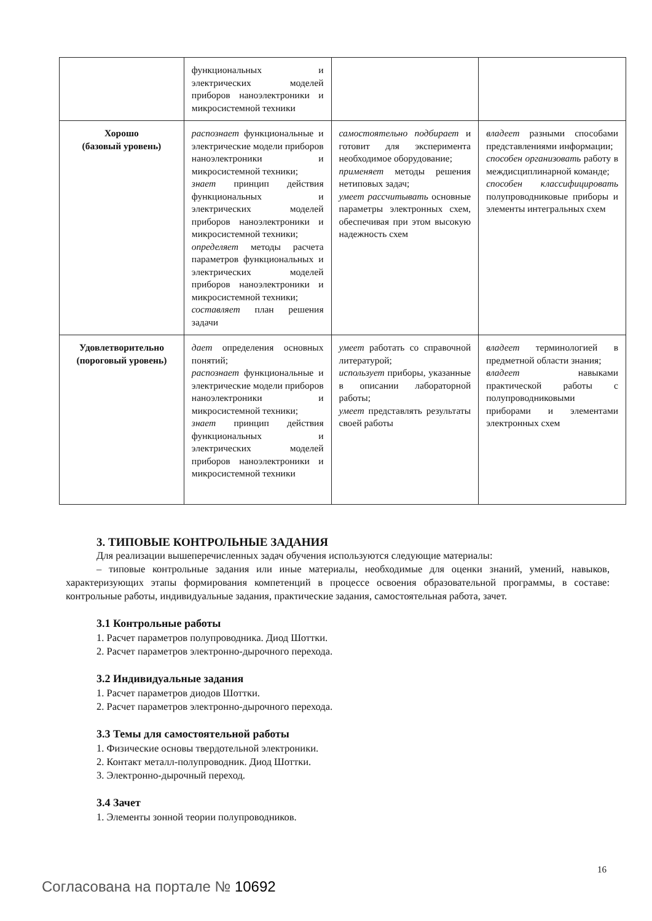| | функциональных и электрических моделей приборов наноэлектроники и микросистемной техники | | |
| Хорошо (базовый уровень) | распознает функциональные и электрические модели приборов наноэлектроники и микросистемной техники; знает принцип действия функциональных и электрических моделей приборов наноэлектроники и микросистемной техники; определяет методы расчета параметров функциональных и электрических моделей приборов наноэлектроники и микросистемной техники; составляет план решения задачи | самостоятельно подбирает и готовит для эксперимента необходимое оборудование; применяет методы решения нетиповых задач; умеет рассчитывать основные параметры электронных схем, обеспечивая при этом высокую надежность схем | владеет разными способами представлениями информации; способен организовать работу в междисциплинарной команде; способен классифицировать полупроводниковые приборы и элементы интегральных схем |
| Удовлетворительно (пороговый уровень) | дает определения основных понятий; распознает функциональные и электрические модели приборов наноэлектроники и микросистемной техники; знает принцип действия функциональных и электрических моделей приборов наноэлектроники и микросистемной техники | умеет работать со справочной литературой; использует приборы, указанные в описании лабораторной работы; умеет представлять результаты своей работы | владеет терминологией в предметной области знания; владеет навыками практической работы с полупроводниковыми приборами и элементами электронных схем |
3. ТИПОВЫЕ КОНТРОЛЬНЫЕ ЗАДАНИЯ
Для реализации вышеперечисленных задач обучения используются следующие материалы:
– типовые контрольные задания или иные материалы, необходимые для оценки знаний, умений, навыков, характеризующих этапы формирования компетенций в процессе освоения образовательной программы, в составе: контрольные работы, индивидуальные задания, практические задания, самостоятельная работа, зачет.
3.1 Контрольные работы
1. Расчет параметров полупроводника. Диод Шоттки.
2. Расчет параметров электронно-дырочного перехода.
3.2 Индивидуальные задания
1. Расчет параметров диодов Шоттки.
2. Расчет параметров электронно-дырочного перехода.
3.3 Темы для самостоятельной работы
1. Физические основы твердотельной электроники.
2. Контакт металл-полупроводник. Диод Шоттки.
3. Электронно-дырочный переход.
3.4 Зачет
1. Элементы зонной теории полупроводников.
16
Согласована на портале № 10692